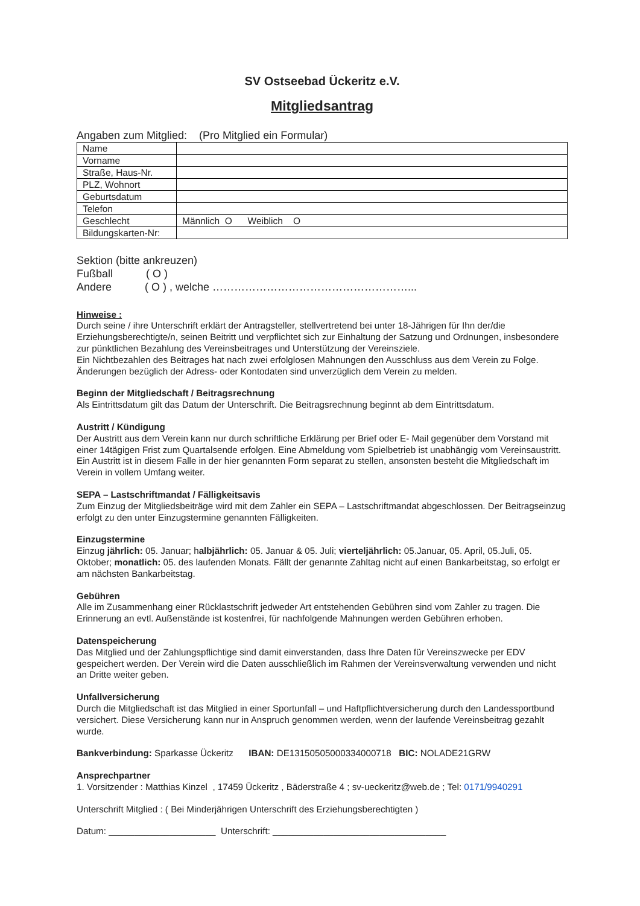SV Ostseebad Ückeritz e.V.
Mitgliedsantrag
Angaben zum Mitglied: (Pro Mitglied ein Formular)
| Name | |
| Vorname | |
| Straße, Haus-Nr. | |
| PLZ, Wohnort | |
| Geburtsdatum | |
| Telefon | |
| Geschlecht | Männlich O Weiblich O |
| Bildungskarten-Nr: | |
Sektion (bitte ankreuzen)
Fußball ( O )
Andere ( O ) , welche ………………………………………………...
Hinweise :
Durch seine / ihre Unterschrift erklärt der Antragsteller, stellvertretend bei unter 18-Jährigen für Ihn der/die Erziehungsberechtigte/n, seinen Beitritt und verpflichtet sich zur Einhaltung der Satzung und Ordnungen, insbesondere zur pünktlichen Bezahlung des Vereinsbeitrages und Unterstützung der Vereinsziele.
Ein Nichtbezahlen des Beitrages hat nach zwei erfolglosen Mahnungen den Ausschluss aus dem Verein zu Folge. Änderungen bezüglich der Adress- oder Kontodaten sind unverzüglich dem Verein zu melden.
Beginn der Mitgliedschaft / Beitragsrechnung
Als Eintrittsdatum gilt das Datum der Unterschrift. Die Beitragsrechnung beginnt ab dem Eintrittsdatum.
Austritt / Kündigung
Der Austritt aus dem Verein kann nur durch schriftliche Erklärung per Brief oder E- Mail gegenüber dem Vorstand mit einer 14tägigen Frist zum Quartalsende erfolgen. Eine Abmeldung vom Spielbetrieb ist unabhängig vom Vereinsaustritt. Ein Austritt ist in diesem Falle in der hier genannten Form separat zu stellen, ansonsten besteht die Mitgliedschaft im Verein in vollem Umfang weiter.
SEPA – Lastschriftmandat / Fälligkeitsavis
Zum Einzug der Mitgliedsbeiträge wird mit dem Zahler ein SEPA – Lastschriftmandat abgeschlossen. Der Beitragseinzug erfolgt zu den unter Einzugstermine genannten Fälligkeiten.
Einzugstermine
Einzug jährlich: 05. Januar; halbjährlich: 05. Januar & 05. Juli; vierteljährlich: 05.Januar, 05. April, 05.Juli, 05. Oktober; monatlich: 05. des laufenden Monats. Fällt der genannte Zahltag nicht auf einen Bankarbeitstag, so erfolgt er am nächsten Bankarbeitstag.
Gebühren
Alle im Zusammenhang einer Rücklastschrift jedweder Art entstehenden Gebühren sind vom Zahler zu tragen. Die Erinnerung an evtl. Außenstände ist kostenfrei, für nachfolgende Mahnungen werden Gebühren erhoben.
Datenspeicherung
Das Mitglied und der Zahlungspflichtige sind damit einverstanden, dass Ihre Daten für Vereinszwecke per EDV gespeichert werden. Der Verein wird die Daten ausschließlich im Rahmen der Vereinsverwaltung verwenden und nicht an Dritte weiter geben.
Unfallversicherung
Durch die Mitgliedschaft ist das Mitglied in einer Sportunfall – und Haftpflichtversicherung durch den Landessportbund versichert. Diese Versicherung kann nur in Anspruch genommen werden, wenn der laufende Vereinsbeitrag gezahlt wurde.
Bankverbindung: Sparkasse Ückeritz IBAN: DE13150505000334000718 BIC: NOLADE21GRW
Ansprechpartner
1. Vorsitzender : Matthias Kinzel , 17459 Ückeritz , Bäderstraße 4 ; sv-ueckeritz@web.de ; Tel: 0171/9940291
Unterschrift Mitglied : ( Bei Minderjährigen Unterschrift des Erziehungsberechtigten )
Datum: _____________________ Unterschrift: __________________________________